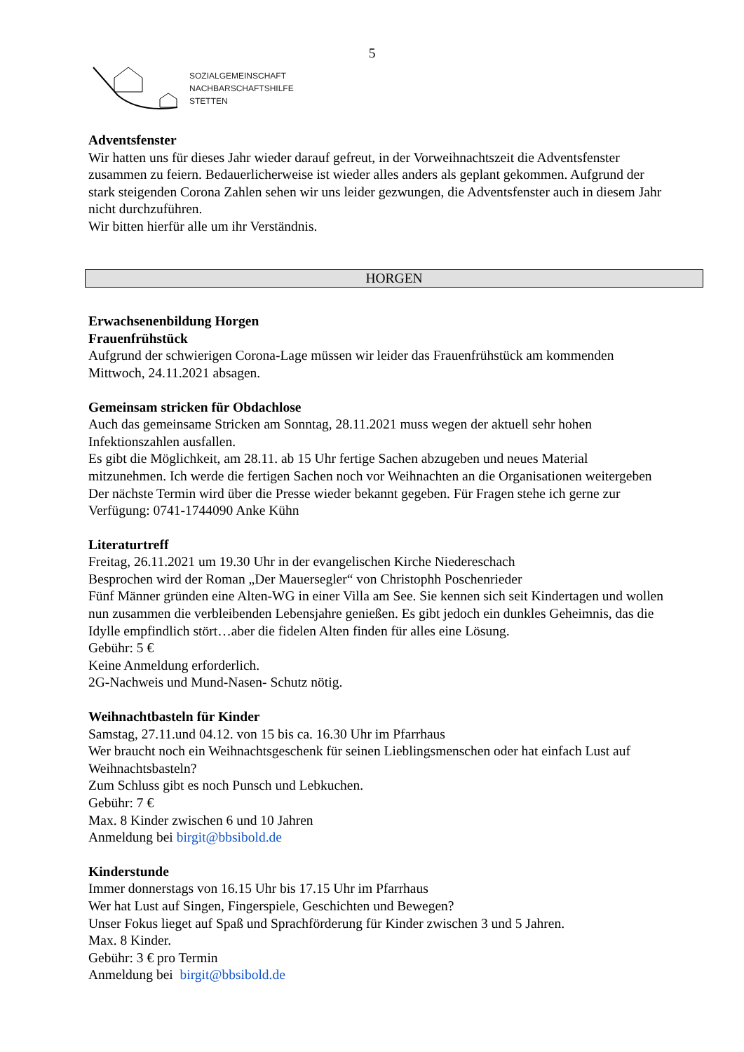5
SOZIALGEMEINSCHAFT
NACHBARSCHAFTSHILFE
STETTEN
Adventsfenster
Wir hatten uns für dieses Jahr wieder darauf gefreut, in der Vorweihnachtszeit die Adventsfenster zusammen zu feiern. Bedauerlicherweise ist wieder alles anders als geplant gekommen. Aufgrund der stark steigenden Corona Zahlen sehen wir uns leider gezwungen, die Adventsfenster auch in diesem Jahr nicht durchzuführen.
Wir bitten hierfür alle um ihr Verständnis.
HORGEN
Erwachsenenbildung Horgen
Frauenfrühstück
Aufgrund der schwierigen Corona-Lage müssen wir leider das Frauenfrühstück am kommenden Mittwoch, 24.11.2021 absagen.
Gemeinsam stricken für Obdachlose
Auch das gemeinsame Stricken am Sonntag, 28.11.2021 muss wegen der aktuell sehr hohen Infektionszahlen ausfallen.
Es gibt die Möglichkeit, am 28.11. ab 15 Uhr fertige Sachen abzugeben und neues Material mitzunehmen. Ich werde die fertigen Sachen noch vor Weihnachten an die Organisationen weitergeben
Der nächste Termin wird über die Presse wieder bekannt gegeben. Für Fragen stehe ich gerne zur Verfügung: 0741-1744090 Anke Kühn
Literaturtreff
Freitag, 26.11.2021 um 19.30 Uhr in der evangelischen Kirche Niedereschach
Besprochen wird der Roman „Der Mauersegler“ von Christophh Poschenrieder
Fünf Männer gründen eine Alten-WG in einer Villa am See. Sie kennen sich seit Kindertagen und wollen nun zusammen die verbleibenden Lebensjahre genießen. Es gibt jedoch ein dunkles Geheimnis, das die Idylle empfindlich stört…aber die fidelen Alten finden für alles eine Lösung.
Gebühr: 5 €
Keine Anmeldung erforderlich.
2G-Nachweis und Mund-Nasen- Schutz nötig.
Weihnachtbasteln für Kinder
Samstag, 27.11.und 04.12. von 15 bis ca. 16.30 Uhr im Pfarrhaus
Wer braucht noch ein Weihnachtsgeschenk für seinen Lieblingsmenschen oder hat einfach Lust auf Weihnachtsbasteln?
Zum Schluss gibt es noch Punsch und Lebkuchen.
Gebühr: 7 €
Max. 8 Kinder zwischen 6 und 10 Jahren
Anmeldung bei birgit@bbsibold.de
Kinderstunde
Immer donnerstags von 16.15 Uhr bis 17.15 Uhr im Pfarrhaus
Wer hat Lust auf Singen, Fingerspiele, Geschichten und Bewegen?
Unser Fokus lieget auf Spaß und Sprachförderung für Kinder zwischen 3 und 5 Jahren.
Max. 8 Kinder.
Gebühr: 3 € pro Termin
Anmeldung bei birgit@bbsibold.de